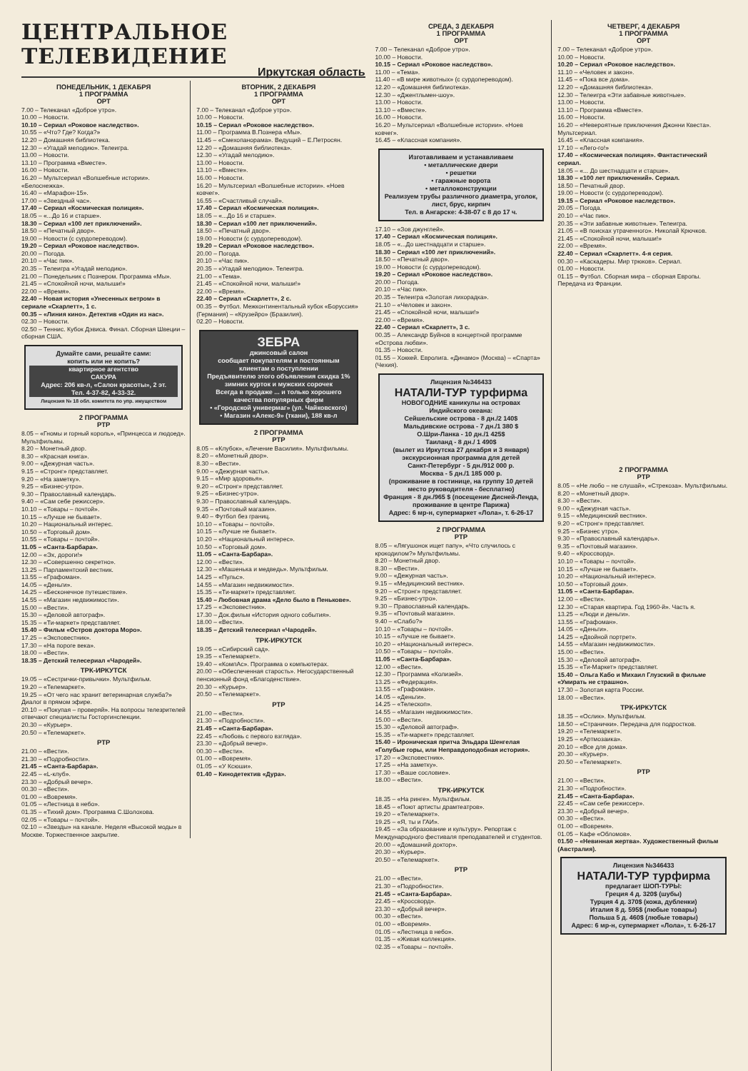ЦЕНТРАЛЬНОЕ ТЕЛЕВИДЕНИЕ
Иркутская область
ПОНЕДЕЛЬНИК, 1 ДЕКАБРЯ
1 ПРОГРАММА
ОРТ
7.00 – Телеканал «Доброе утро».
10.00 – Новости.
10.10 – Сериал «Роковое наследство».
10.55 – «Что? Где? Когда?»
12.20 – Домашняя библиотека.
12.30 – «Угадай мелодию». Телеигра.
13.00 – Новости.
13.10 – Программа «Вместе».
16.00 – Новости.
16.20 – Мультсериал «Волшебные истории». «Белоснежка».
16.40 – «Марафон-15».
17.00 – «Звездный час».
17.40 – Сериал «Космическая полиция».
18.05 – «...До 16 и старше».
18.30 – Сериал «100 лет приключений».
18.50 – «Печатный двор».
19.00 – Новости (с сурдопереводом).
19.20 – Сериал «Роковое наследство».
20.00 – Погода.
20.10 – «Час пик».
20.35 – Телеигра «Угадай мелодию».
21.00 – Понедельник с Познером. Программа «Мы».
21.45 – «Спокойной ночи, малыши!»
22.00 – «Время».
22.40 – Новая история «Унесенных ветром» в сериале «Скарлетт», 1 с.
00.35 – «Линия кино». Детектив «Один из нас».
02.30 – Новости.
02.50 – Теннис. Кубок Дэвиса. Финал. Сборная Швеции – сборная США.
Думайте сами, решайте сами:
копить или не копить?
квартирное агентство
САКУРА
Адрес: 206 кв-л, «Салон красоты», 2 эт.
Тел. 4-37-82, 4-33-32.
Лицензия № 18 обл. комитета по упр. имуществом
2 ПРОГРАММА
РТР
8.05 – «Гномы и горный король», «Принцесса и людоед». Мультфильмы.
8.20 – Монетный двор.
8.30 – «Красная книга».
9.00 – «Дежурная часть».
9.15 – «Стронг» представляет.
9.20 – «На заметку».
9.25 – «Бизнес-утро».
9.30 – Православный календарь.
9.40 – «Сам себе режиссер».
10.10 – «Товары – почтой».
10.15 – «Лучше не бывает».
10.20 – Национальный интерес.
10.50 – «Торговый дом».
10.55 – «Товары – почтой».
11.05 – «Санта-Барбара».
12.00 – «Эх, дороги!»
12.30 – «Совершенно секретно».
13.25 – Парламентский вестник.
13.55 – «Графоман».
14.05 – «Деньги».
14.25 – «Бесконечное путешествие».
14.55 – «Магазин недвижимости».
15.00 – «Вести».
15.30 – «Деловой автограф».
15.35 – «Ти-маркет» представляет.
15.40 – Фильм «Остров доктора Моро».
17.25 – «Экcповестник».
17.30 – «На пороге века».
18.00 – «Вести».
18.35 – Детский телесериал «Чародей».
ТРК-ИРКУТСК
19.05 – «Сестрички-привычки». Мультфильм.
19.20 – «Телемаркет».
19.25 – «От чего нас хранит ветеринарная служба?» Диалог в прямом эфире.
20.10 – «Покупая – проверяй». На вопросы телезрителей отвечают специалисты Госторгинспекции.
20.30 – «Курьер».
20.50 – «Телемаркет».
РТР
21.00 – «Вести».
21.30 – «Подробности».
21.45 – «Санта-Барбара».
22.45 – «L-клуб».
23.30 – «Добрый вечер».
00.30 – «Вести».
01.00 – «Вовремя».
01.05 – «Лестница в небо».
01.35 – «Тихий дом». Программа С.Шолохова.
02.05 – «Товары – почтой».
02.10 – «Звезды» на канале. Неделя «Высокой моды» в Москве. Торжественное закрытие.
ВТОРНИК, 2 ДЕКАБРЯ
1 ПРОГРАММА
ОРТ
7.00 – Телеканал «Доброе утро».
10.00 – Новости.
10.15 – Сериал «Роковое наследство».
11.00 – Программа В.Познера «Мы».
11.45 – «Смехопанорама». Ведущий – Е.Петросян.
12.20 – «Домашняя библиотека».
12.30 – «Угадай мелодию».
13.00 – Новости.
13.10 – «Вместе».
16.00 – Новости.
16.20 – Мультсериал «Волшебные истории». «Ноев ковчег».
16.55 – «Счастливый случай».
17.40 – Сериал «Космическая полиция».
18.05 – «...До 16 и старше».
18.30 – Сериал «100 лет приключений».
18.50 – «Печатный двор».
19.00 – Новости (с сурдопереводом).
19.20 – Сериал «Роковое наследство».
20.00 – Погода.
20.10 – «Час пик».
20.35 – «Угадай мелодию». Телеигра.
21.00 – «Тема».
21.45 – «Спокойной ночи, малыши!»
22.00 – «Время».
22.40 – Сериал «Скарлетт», 2 с.
00.35 – Футбол. Межконтинентальный кубок «Боруссия» (Германия) – «Крузейро» (Бразилия).
02.20 – Новости.
ЗЕБРА
джинсовый салон
сообщает покупателям и постоянным клиентам о поступлении
Предъявителю этого объявления скидка 1%
зимних курток и мужских сорочек
Всегда в продаже ... и только хорошего качества популярных фирм
• «Городской универмаг» (ул. Чайковского)
• Магазин «Алекс-9» (ткани), 188 кв-л
2 ПРОГРАММА
РТР
8.05 – «Клубок», «Лечение Василия». Мультфильмы.
8.20 – «Монетный двор».
8.30 – «Вести».
9.00 – «Дежурная часть».
9.15 – «Мир здоровья».
9.20 – «Стронг» представляет.
9.25 – «Бизнес-утро».
9.30 – Православный календарь.
9.35 – «Почтовый магазин».
9.40 – Футбол без границ.
10.10 – «Товары – почтой».
10.15 – «Лучше не бывает».
10.20 – «Национальный интерес».
10.50 – «Торговый дом».
11.05 – «Санта-Барбара».
12.00 – «Вести».
12.30 – «Машенька и медведь». Мультфильм.
14.25 – «Пульс».
14.55 – «Магазин недвижимости».
15.35 – «Ти-маркет» представляет.
15.40 – Любовная драма «Дело было в Пенькове».
17.25 – «Экcповестник».
17.30 – Док.фильм «История одного события».
18.00 – «Вести».
18.35 – Детский телесериал «Чародей».
ТРК-ИРКУТСК
19.05 – «Сибирский сад».
19.35 – «Телемаркет».
19.40 – «КомпАс». Программа о компьютерах.
20.00 – «Обеспеченная старость». Негосударственный пенсионный фонд «Благоденствие».
20.30 – «Курьер».
20.50 – «Телемаркет».
РТР
21.00 – «Вести».
21.30 – «Подробности».
21.45 – «Санта-Барбара».
22.45 – «Любовь с первого взгляда».
23.30 – «Добрый вечер».
00.30 – «Вести».
01.00 – «Вовремя».
01.05 – «У Ксюши».
01.40 – Кинодетектив «Дура».
СРЕДА, 3 ДЕКАБРЯ
1 ПРОГРАММА
ОРТ
7.00 – Телеканал «Доброе утро».
10.00 – Новости.
10.15 – Сериал «Роковое наследство».
11.00 – «Тема».
11.40 – «В мире животных» (с сурдопереводом).
12.20 – «Домашняя библиотека».
12.30 – «Джентльмен-шоу».
13.00 – Новости.
13.10 – «Вместе».
16.00 – Новости.
16.20 – Мультсериал «Волшебные истории». «Ноев ковчег».
16.45 – «Классная компания».
Изготавливаем и устанавливаем
• металлические двери
• решетки
• гаражные ворота
• металлоконструкции
Реализуем трубы различного диаметра, уголок, лист, брус, кирпич
Тел. в Ангарске: 4-38-07 с 8 до 17 ч.
17.10 – «Зов джунглей».
17.40 – Сериал «Космическая полиция».
18.05 – «...До шестнадцати и старше».
18.30 – Сериал «100 лет приключений».
18.50 – «Печатный двор».
19.00 – Новости (с сурдопереводом).
19.20 – Сериал «Роковое наследство».
20.00 – Погода.
20.10 – «Час пик».
20.35 – Телеигра «Золотая лихорадка».
21.10 – «Человек и закон».
21.45 – «Спокойной ночи, малыши!»
22.00 – «Время».
22.40 – Сериал «Скарлетт», 3 с.
00.35 – Александр Буйнов в концертной программе «Острова любви».
01.35 – Новости.
01.55 – Хоккей. Евролига. «Динамо» (Москва) – «Спарта» (Чехия).
Лицензия №346433
НАТАЛИ-ТУР турфирма
НОВОГОДНИЕ каникулы на островах Индийского океана:
Сейшельские острова - 8 дн./2 140$
Мальдивские острова - 7 дн./1 380 $
О.Шри-Ланка - 10 дн./1 425$
Таиланд - 8 дн./ 1 490$
(вылет из Иркутска 27 декабря и 3 января)
экскурсионная программа для детей
Санкт-Петербург - 5 дн./912 000 р.
Москва - 5 дн./1 185 000 р.
(проживание в гостинице, на группу 10 детей место руководителя - бесплатно)
Франция - 8 дн./965 $ (посещение Дисней-Ленда, проживание в центре Парижа)
Адрес: 6 мр-н, супермаркет «Лола», т. 6-26-17
2 ПРОГРАММА
РТР
8.05 – «Лягушонок ищет папу», «Что случилось с крокодилом?» Мультфильмы.
8.20 – Монетный двор.
8.30 – «Вести».
9.00 – «Дежурная часть».
9.15 – «Медицинский вестник».
9.20 – «Стронг» представляет.
9.25 – «Бизнес-утро».
9.30 – Православный календарь.
9.35 – «Почтовый магазин».
9.40 – «Слабо?»
10.10 – «Товары – почтой».
10.15 – «Лучше не бывает».
10.20 – «Национальный интерес».
10.50 – «Товары – почтой».
11.05 – «Санта-Барбара».
12.00 – «Вести».
12.30 – Программа «Колизей».
13.25 – «Федерация».
13.55 – «Графоман».
14.05 – «Деньги».
14.25 – «Телескоп».
14.55 – «Магазин недвижимости».
15.00 – «Вести».
15.30 – «Деловой автограф».
15.35 – «Ти-маркет» представляет.
15.40 – Ироническая притча Эльдара Шенгелая «Голубые горы, или Неправдоподобная история».
17.20 – «Экcповестник».
17.25 – «На заметку».
17.30 – «Ваше сословие».
18.00 – «Вести».
ТРК-ИРКУТСК
18.35 – «На ринге». Мультфильм.
18.45 – «Поют артисты драмтеатров».
19.20 – «Телемаркет».
19.25 – «Я, ты и ГАИ».
19.45 – «За образование и культуру». Репортаж с Международного фестиваля преподавателей и студентов.
20.00 – «Домашний доктор».
20.30 – «Курьер».
20.50 – «Телемаркет».
РТР
21.00 – «Вести».
21.30 – «Подробности».
21.45 – «Санта-Барбара».
22.45 – «Кроссворд».
23.30 – «Добрый вечер».
00.30 – «Вести».
01.00 – «Вовремя».
01.05 – «Лестница в небо».
01.35 – «Живая коллекция».
02.35 – «Товары – почтой».
ЧЕТВЕРГ, 4 ДЕКАБРЯ
1 ПРОГРАММА
ОРТ
7.00 – Телеканал «Доброе утро».
10.00 – Новости.
10.20 – Сериал «Роковое наследство».
11.10 – «Человек и закон».
11.45 – «Пока все дома».
12.20 – «Домашняя библиотека».
12.30 – Телеигра «Эти забавные животные».
13.00 – Новости.
13.10 – Программа «Вместе».
16.00 – Новости.
16.20 – «Невероятные приключения Джонни Квеста». Мультсериал.
16.45 – «Классная компания».
17.10 – «Лего-го!»
17.40 – «Космическая полиция». Фантастический сериал.
18.05 – «... До шестнадцати и старше».
18.30 – «100 лет приключений». Сериал.
18.50 – Печатный двор.
19.00 – Новости (с сурдопереводом).
19.15 – Сериал «Роковое наследство».
20.05 – Погода.
20.10 – «Час пик».
20.35 – «Эти забавные животные». Телеигра.
21.05 – «В поисках утраченного». Николай Крючков.
21.45 – «Спокойной ночи, малыши!»
22.00 – «Время».
22.40 – Сериал «Скарлетт». 4-я серия.
00.30 – «Каскадеры. Мир трюков». Сериал.
01.00 – Новости.
01.15 – Футбол. Сборная мира – сборная Европы. Передача из Франции.
2 ПРОГРАММА
РТР
8.05 – «Не любо – не слушай», «Стрекоза». Мультфильмы.
8.20 – «Монетный двор».
8.30 – «Вести».
9.00 – «Дежурная часть».
9.15 – «Медицинский вестник».
9.20 – «Стронг» представляет.
9.25 – «Бизнес утро».
9.30 – «Православный календарь».
9.35 – «Почтовый магазин».
9.40 – «Кроссворд».
10.10 – «Товары – почтой».
10.15 – «Лучше не бывает».
10.20 – «Национальный интерес».
10.50 – «Торговый дом».
11.05 – «Санта-Барбара».
12.00 – «Вести».
12.30 – «Старая квартира. Год 1960-й». Часть я.
13.25 – «Люди и деньги».
13.55 – «Графоман».
14.05 – «Деньги».
14.25 – «Двойной портрет».
14.55 – «Магазин недвижимости».
15.00 – «Вести».
15.30 – «Деловой автограф».
15.35 – «Ти-Маркет» представляет.
15.40 – Ольга Кабо и Михаил Глузский в фильме «Умирать не страшно».
17.30 – Золотая карта России.
18.00 – «Вести».
ТРК-ИРКУТСК
18.35 – «Ослик». Мультфильм.
18.50 – «Странички». Передача для подростков.
19.20 – «Телемаркет».
19.25 – «Артмозаика».
20.10 – «Все для дома».
20.30 – «Курьер».
20.50 – «Телемаркет».
РТР
21.00 – «Вести».
21.30 – «Подробности».
21.45 – «Санта-Барбара».
22.45 – «Сам себе режиссер».
23.30 – «Добрый вечер».
00.30 – «Вести».
01.00 – «Вовремя».
01.05 – Кафе «Обломов».
01.50 – «Невинная жертва». Художественный фильм (Австралия).
Лицензия №346433
НАТАЛИ-ТУР турфирма
предлагает ШОП-ТУРЫ:
Греция 4 д. 320$ (шубы)
Турция 4 д. 370$ (кожа, дубленки)
Италия 8 д. 595$ (любые товары)
Польша 5 д. 460$ (любые товары)
Адрес: 6 мр-н, супермаркет «Лола», т. 6-26-17